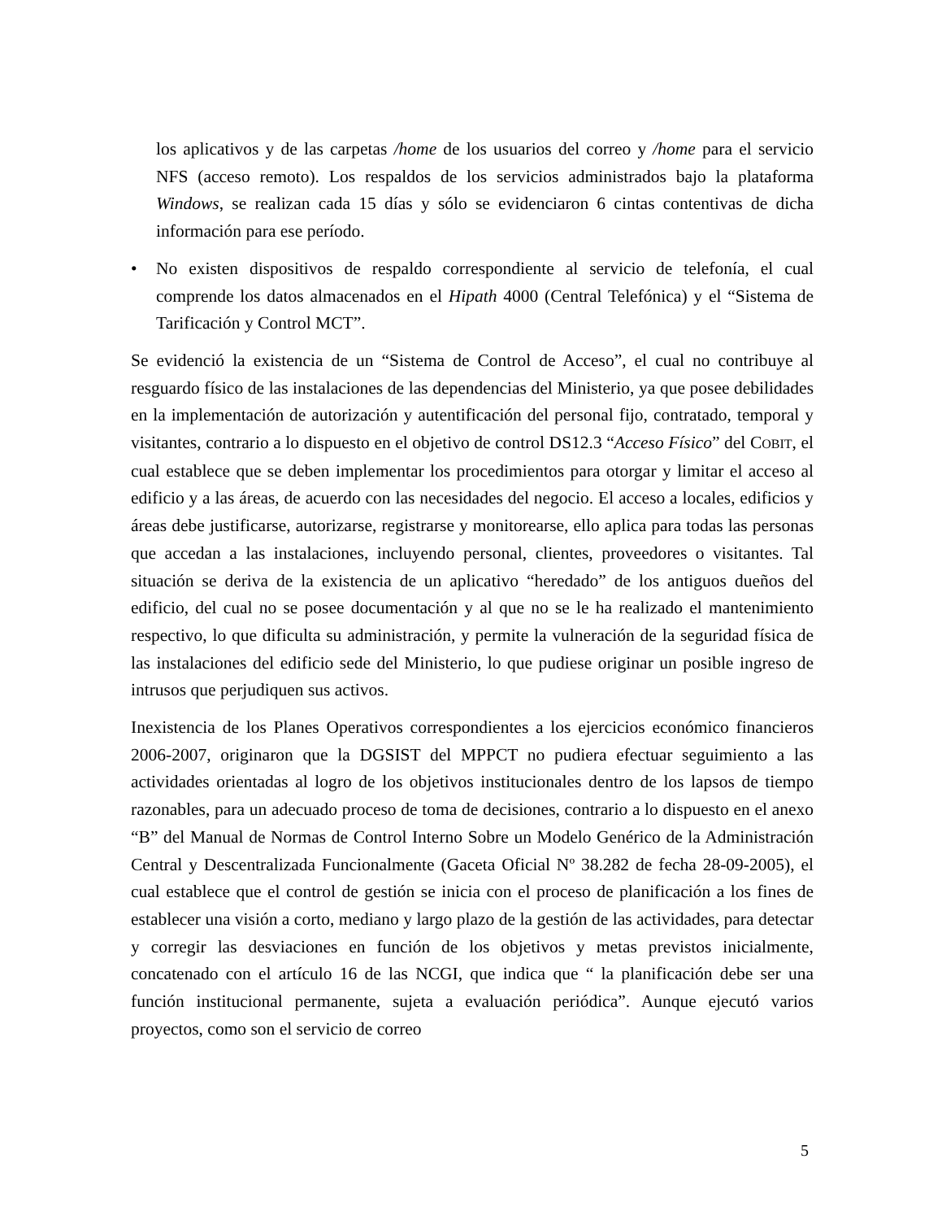los aplicativos y de las carpetas /home de los usuarios del correo y /home para el servicio NFS (acceso remoto). Los respaldos de los servicios administrados bajo la plataforma Windows, se realizan cada 15 días y sólo se evidenciaron 6 cintas contentivas de dicha información para ese período.
• No existen dispositivos de respaldo correspondiente al servicio de telefonía, el cual comprende los datos almacenados en el Hipath 4000 (Central Telefónica) y el “Sistema de Tarificación y Control MCT”.
Se evidenció la existencia de un “Sistema de Control de Acceso”, el cual no contribuye al resguardo físico de las instalaciones de las dependencias del Ministerio, ya que posee debilidades en la implementación de autorización y autentificación del personal fijo, contratado, temporal y visitantes, contrario a lo dispuesto en el objetivo de control DS12.3 “Acceso Físico” del COBIT, el cual establece que se deben implementar los procedimientos para otorgar y limitar el acceso al edificio y a las áreas, de acuerdo con las necesidades del negocio. El acceso a locales, edificios y áreas debe justificarse, autorizarse, registrarse y monitorearse, ello aplica para todas las personas que accedan a las instalaciones, incluyendo personal, clientes, proveedores o visitantes. Tal situación se deriva de la existencia de un aplicativo “heredado” de los antiguos dueños del edificio, del cual no se posee documentación y al que no se le ha realizado el mantenimiento respectivo, lo que dificulta su administración, y permite la vulneración de la seguridad física de las instalaciones del edificio sede del Ministerio, lo que pudiese originar un posible ingreso de intrusos que perjudiquen sus activos.
Inexistencia de los Planes Operativos correspondientes a los ejercicios económico financieros 2006-2007, originaron que la DGSIST del MPPCT no pudiera efectuar seguimiento a las actividades orientadas al logro de los objetivos institucionales dentro de los lapsos de tiempo razonables, para un adecuado proceso de toma de decisiones, contrario a lo dispuesto en el anexo “B” del Manual de Normas de Control Interno Sobre un Modelo Genérico de la Administración Central y Descentralizada Funcionalmente (Gaceta Oficial Nº 38.282 de fecha 28-09-2005), el cual establece que el control de gestión se inicia con el proceso de planificación a los fines de establecer una visión a corto, mediano y largo plazo de la gestión de las actividades, para detectar y corregir las desviaciones en función de los objetivos y metas previstos inicialmente, concatenado con el artículo 16 de las NCGI, que indica que “ la planificación debe ser una función institucional permanente, sujeta a evaluación periódica”. Aunque ejecutó varios proyectos, como son el servicio de correo
5